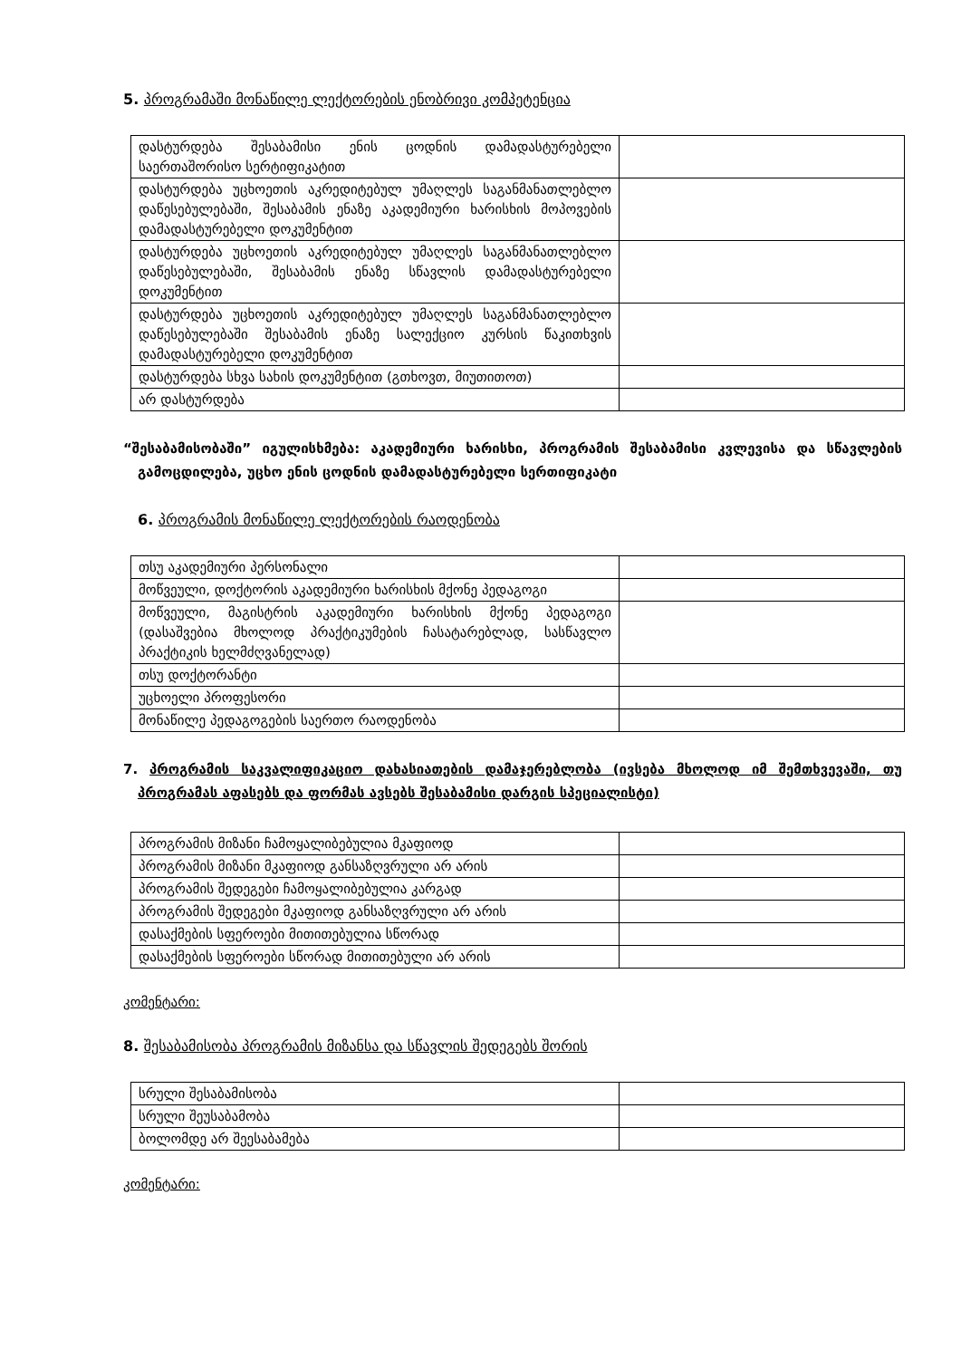5. პროგრამაში მონაწილე ლექტორების ენობრივი კომპეტენცია
| დასტურდება შესაბამისი ენის ცოდნის დამადასტურებელი საერთაშორისო სერტიფიკატით | |
| დასტურდება უცხოეთის აკრედიტებულ უმაღლეს საგანმანათლებლო დაწესებულებაში, შესაბამის ენაზე აკადემიური ხარისხის მოპოვების დამადასტურებელი დოკუმენტით | |
| დასტურდება უცხოეთის აკრედიტებულ უმაღლეს საგანმანათლებლო დაწესებულებაში, შესაბამის ენაზე სწავლის დამადასტურებელი დოკუმენტით | |
| დასტურდება უცხოეთის აკრედიტებულ უმაღლეს საგანმანათლებლო დაწესებულებაში შესაბამის ენაზე სალექციო კურსის წაკითხვის დამადასტურებელი დოკუმენტით | |
| დასტურდება სხვა სახის დოკუმენტით (გთხოვთ, მიუთითოთ) | |
| არ დასტურდება | |
“შესაბამისობაში” იგულისხმება: აკადემიური ხარისხი, პროგრამის შესაბამისი კვლევისა და სწავლების გამოცდილება, უცხო ენის ცოდნის დამადასტურებელი სერთიფიკატი
6. პროგრამის მონაწილე ლექტორების რაოდენობა
| თსუ აკადემიური პერსონალი | |
| მოწვეული, დოქტორის აკადემიური ხარისხის მქონე პედაგოგი | |
| მოწვეული, მაგისტრის აკადემიური ხარისხის მქონე პედაგოგი (დასაშვებია მხოლოდ პრაქტიკუმების ჩასატარებლად, სასწავლო პრაქტიკის ხელმძღვანელად) | |
| თსუ დოქტორანტი | |
| უცხოელი პროფესორი | |
| მონაწილე პედაგოგების საერთო რაოდენობა | |
7. პროგრამის საკვალიფიკაციო დახასიათების დამაჯერებლობა (ივსება მხოლოდ იმ შემთხვევაში, თუ პროგრამას აფასებს და ფორმას ავსებს შესაბამისი დარგის სპეციალისტი)
| პროგრამის მიზანი ჩამოყალიბებულია მკაფიოდ | |
| პროგრამის მიზანი მკაფიოდ განსაზღვრული არ არის | |
| პროგრამის შედეგები ჩამოყალიბებულია კარგად | |
| პროგრამის შედეგები მკაფიოდ განსაზღვრული არ არის | |
| დასაქმების სფეროები მითითებულია სწორად | |
| დასაქმების სფეროები სწორად მითითებული არ არის | |
კომენტარი:
8. შესაბამისობა პროგრამის მიზანსა და სწავლის შედეგებს შორის
| სრული შესაბამისობა | |
| სრული შეუსაბამობა | |
| ბოლომდე არ შეესაბამება | |
კომენტარი: